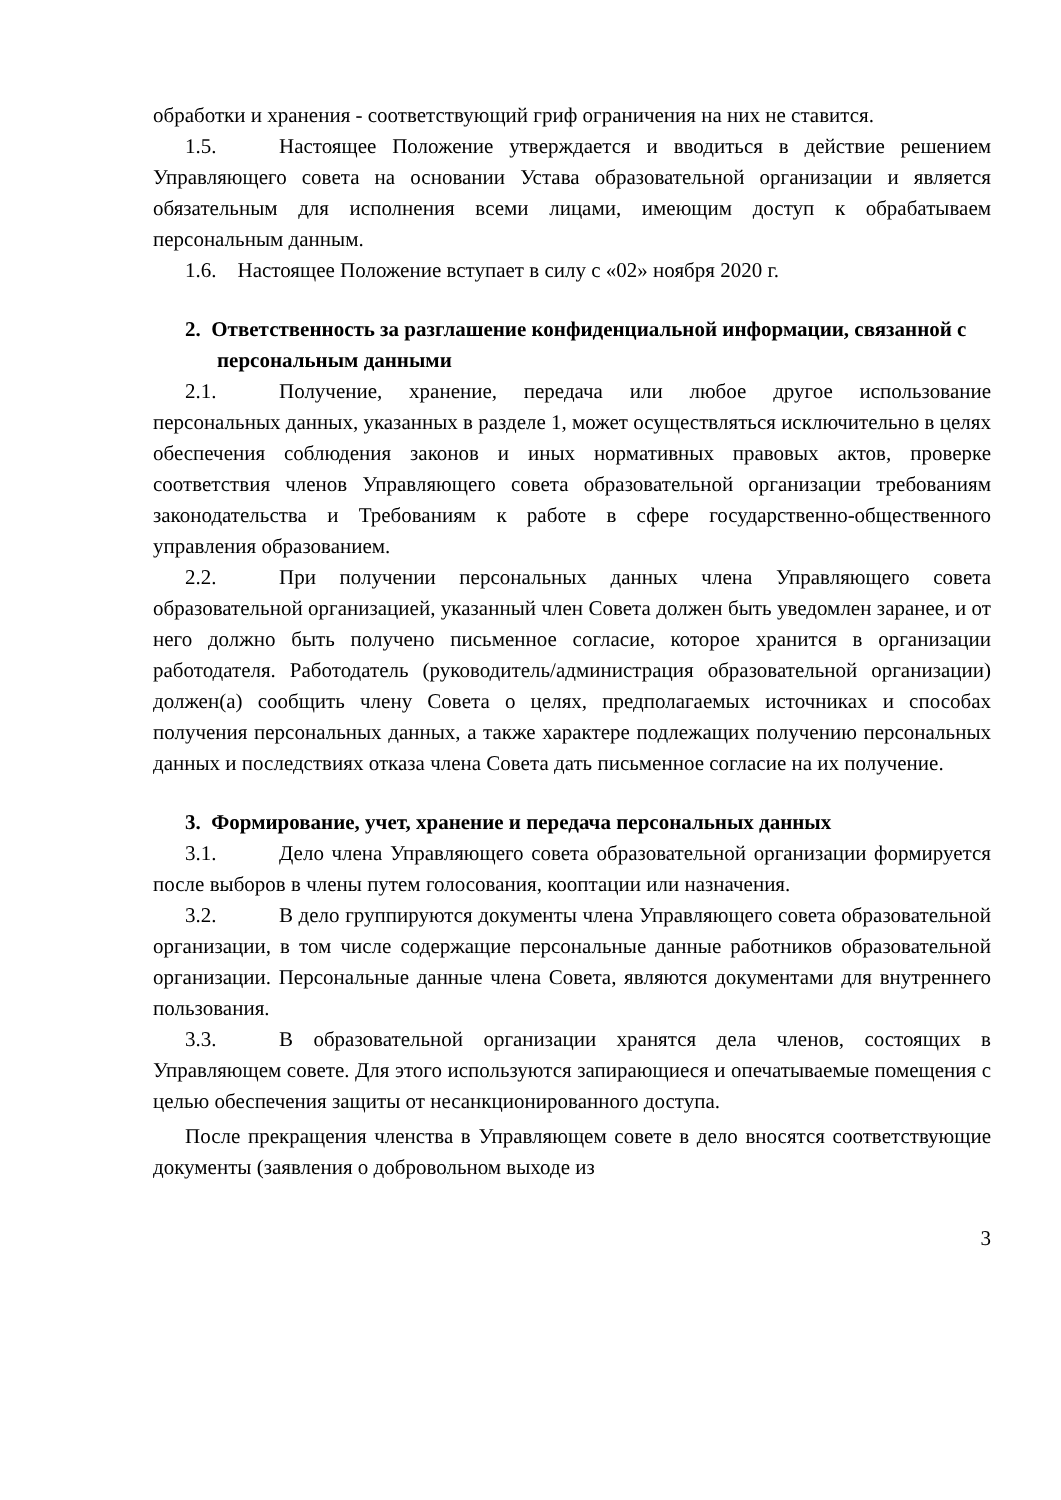обработки и хранения - соответствующий гриф ограничения на них не ставится.
1.5. Настоящее Положение утверждается и вводиться в действие решением Управляющего совета на основании Устава образовательной организации и является обязательным для исполнения всеми лицами, имеющим доступ к обрабатываем персональным данным.
1.6. Настоящее Положение вступает в силу с «02» ноября 2020 г.
2. Ответственность за разглашение конфиденциальной информации, связанной с персональным данными
2.1. Получение, хранение, передача или любое другое использование персональных данных, указанных в разделе 1, может осуществляться исключительно в целях обеспечения соблюдения законов и иных нормативных правовых актов, проверке соответствия членов Управляющего совета образовательной организации требованиям законодательства и Требованиям к работе в сфере государственно-общественного управления образованием.
2.2. При получении персональных данных члена Управляющего совета образовательной организацией, указанный член Совета должен быть уведомлен заранее, и от него должно быть получено письменное согласие, которое хранится в организации работодателя. Работодатель (руководитель/администрация образовательной организации) должен(а) сообщить члену Совета о целях, предполагаемых источниках и способах получения персональных данных, а также характере подлежащих получению персональных данных и последствиях отказа члена Совета дать письменное согласие на их получение.
3. Формирование, учет, хранение и передача персональных данных
3.1. Дело члена Управляющего совета образовательной организации формируется после выборов в члены путем голосования, кооптации или назначения.
3.2. В дело группируются документы члена Управляющего совета образовательной организации, в том числе содержащие персональные данные работников образовательной организации. Персональные данные члена Совета, являются документами для внутреннего пользования.
3.3. В образовательной организации хранятся дела членов, состоящих в Управляющем совете. Для этого используются запирающиеся и опечатываемые помещения с целью обеспечения защиты от несанкционированного доступа.
После прекращения членства в Управляющем совете в дело вносятся соответствующие документы (заявления о добровольном выходе из
3